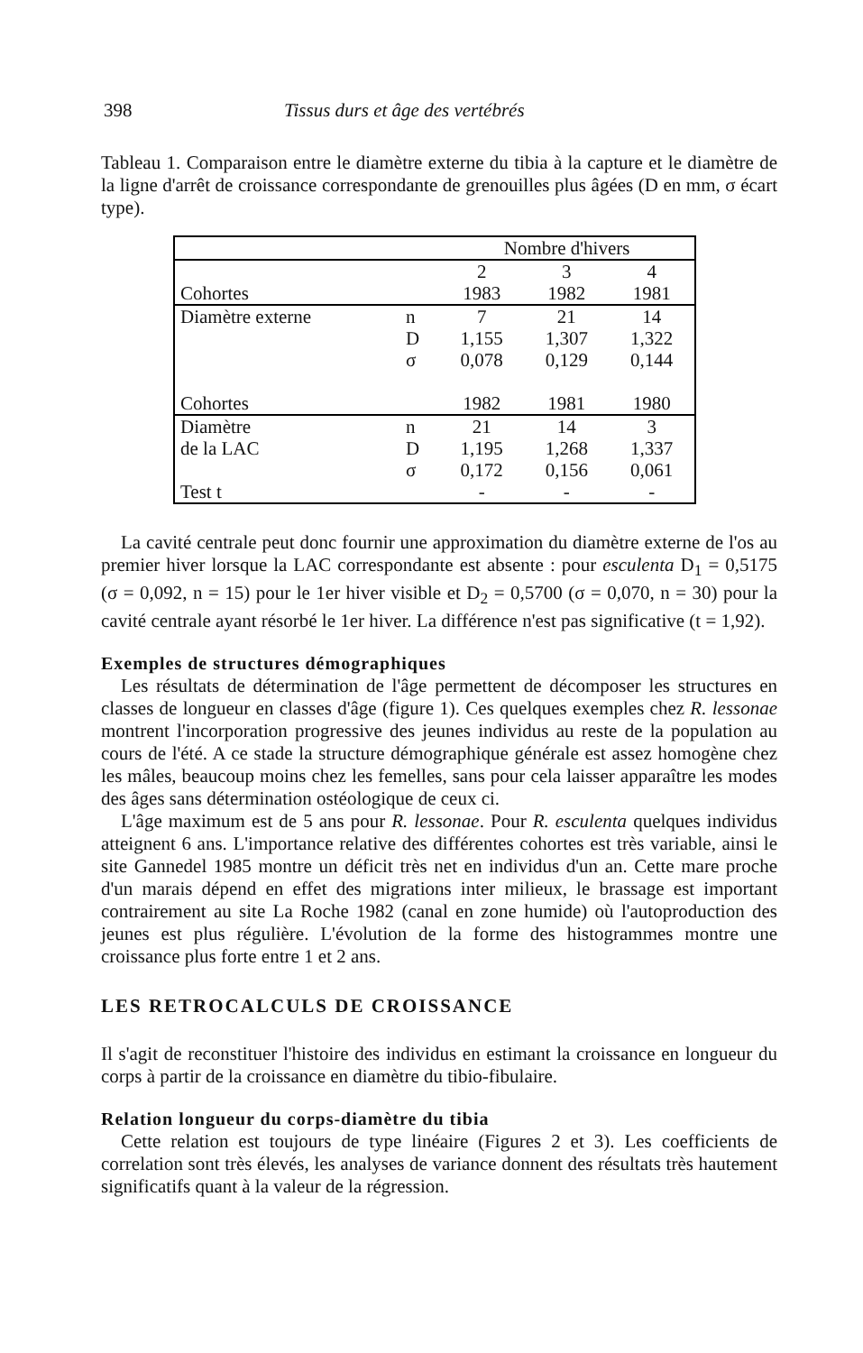398 Tissus durs et âge des vertébrés
Tableau 1. Comparaison entre le diamètre externe du tibia à la capture et le diamètre de la ligne d'arrêt de croissance correspondante de grenouilles plus âgées (D en mm, σ écart type).
| | | Nombre d'hivers | | |
| | | 2 | 3 | 4 |
| Cohortes | | 1983 | 1982 | 1981 |
| Diamètre externe | n | 7 | 21 | 14 |
| | D | 1,155 | 1,307 | 1,322 |
| | σ | 0,078 | 0,129 | 0,144 |
| Cohortes | | 1982 | 1981 | 1980 |
| Diamètre | n | 21 | 14 | 3 |
| de la LAC | D | 1,195 | 1,268 | 1,337 |
| | σ | 0,172 | 0,156 | 0,061 |
| Test t | | - | - | - |
La cavité centrale peut donc fournir une approximation du diamètre externe de l'os au premier hiver lorsque la LAC correspondante est absente : pour esculenta D<sub>1</sub> = 0,5175 (σ = 0,092, n = 15) pour le 1er hiver visible et D<sub>2</sub> = 0,5700 (σ = 0,070, n = 30) pour la cavité centrale ayant résorbé le 1er hiver. La différence n'est pas significative (t = 1,92).
Exemples de structures démographiques
Les résultats de détermination de l'âge permettent de décomposer les structures en classes de longueur en classes d'âge (figure 1). Ces quelques exemples chez R. lessonae montrent l'incorporation progressive des jeunes individus au reste de la population au cours de l'été. A ce stade la structure démographique générale est assez homogène chez les mâles, beaucoup moins chez les femelles, sans pour cela laisser apparaître les modes des âges sans détermination ostéologique de ceux ci.
L'âge maximum est de 5 ans pour R. lessonae. Pour R. esculenta quelques individus atteignent 6 ans. L'importance relative des différentes cohortes est très variable, ainsi le site Gannedel 1985 montre un déficit très net en individus d'un an. Cette mare proche d'un marais dépend en effet des migrations inter milieux, le brassage est important contrairement au site La Roche 1982 (canal en zone humide) où l'autoproduction des jeunes est plus régulière. L'évolution de la forme des histogrammes montre une croissance plus forte entre 1 et 2 ans.
LES RETROCALCULS DE CROISSANCE
Il s'agit de reconstituer l'histoire des individus en estimant la croissance en longueur du corps à partir de la croissance en diamètre du tibio-fibulaire.
Relation longueur du corps-diamètre du tibia
Cette relation est toujours de type linéaire (Figures 2 et 3). Les coefficients de correlation sont très élevés, les analyses de variance donnent des résultats très hautement significatifs quant à la valeur de la régression.